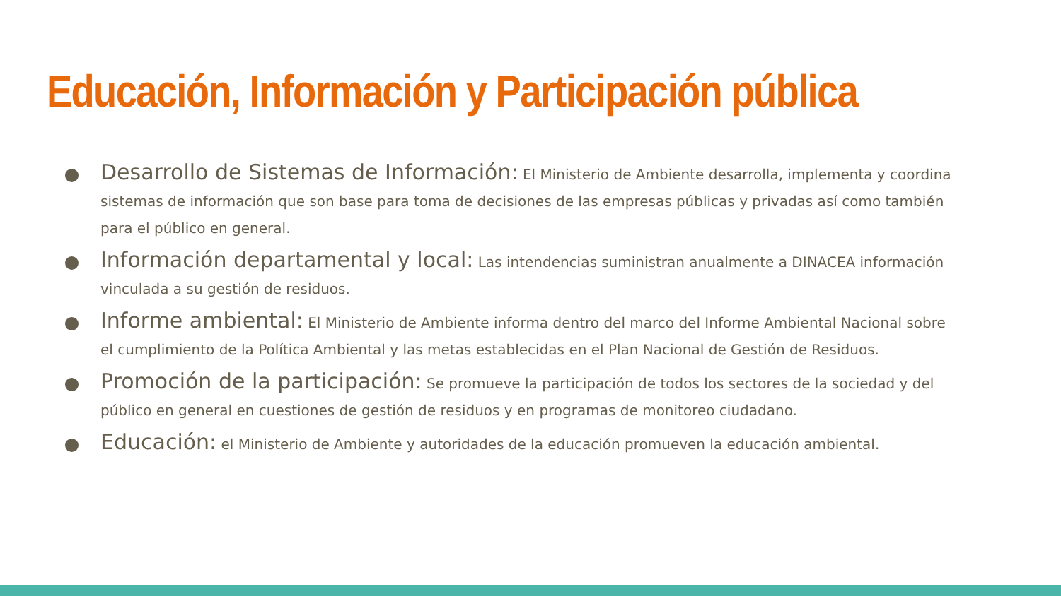Educación, Información y Participación pública
Desarrollo de Sistemas de Información: El Ministerio de Ambiente desarrolla, implementa y coordina sistemas de información que son base para toma de decisiones de las empresas públicas y privadas así como también para el público en general.
Información departamental y local: Las intendencias suministran anualmente a DINACEA información vinculada a su gestión de residuos.
Informe ambiental: El Ministerio de Ambiente informa dentro del marco del Informe Ambiental Nacional sobre el cumplimiento de la Política Ambiental y las metas establecidas en el Plan Nacional de Gestión de Residuos.
Promoción de la participación: Se promueve la participación de todos los sectores de la sociedad y del público en general en cuestiones de gestión de residuos y en programas de monitoreo ciudadano.
Educación: el Ministerio de Ambiente y autoridades de la educación promueven la educación ambiental.